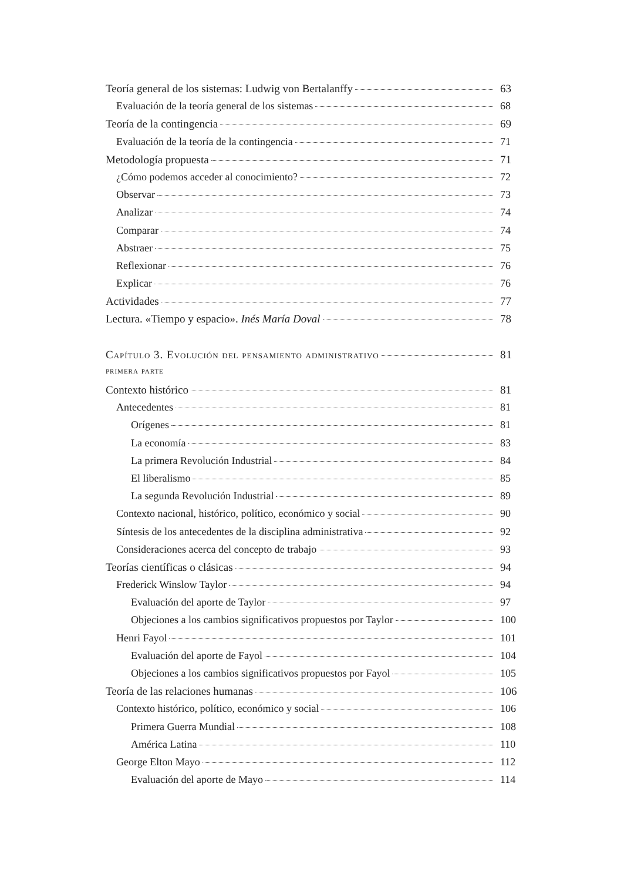Teoría general de los sistemas: Ludwig von Bertalanffy 63
Evaluación de la teoría general de los sistemas 68
Teoría de la contingencia 69
Evaluación de la teoría de la contingencia 71
Metodología propuesta 71
¿Cómo podemos acceder al conocimiento? 72
Observar 73
Analizar 74
Comparar 74
Abstraer 75
Reflexionar 76
Explicar 76
Actividades 77
Lectura. «Tiempo y espacio». Inés María Doval 78
Capítulo 3. Evolución del pensamiento administrativo 81
primera parte
Contexto histórico 81
Antecedentes 81
Orígenes 81
La economía 83
La primera Revolución Industrial 84
El liberalismo 85
La segunda Revolución Industrial 89
Contexto nacional, histórico, político, económico y social 90
Síntesis de los antecedentes de la disciplina administrativa 92
Consideraciones acerca del concepto de trabajo 93
Teorías científicas o clásicas 94
Frederick Winslow Taylor 94
Evaluación del aporte de Taylor 97
Objeciones a los cambios significativos propuestos por Taylor 100
Henri Fayol 101
Evaluación del aporte de Fayol 104
Objeciones a los cambios significativos propuestos por Fayol 105
Teoría de las relaciones humanas 106
Contexto histórico, político, económico y social 106
Primera Guerra Mundial 108
América Latina 110
George Elton Mayo 112
Evaluación del aporte de Mayo 114